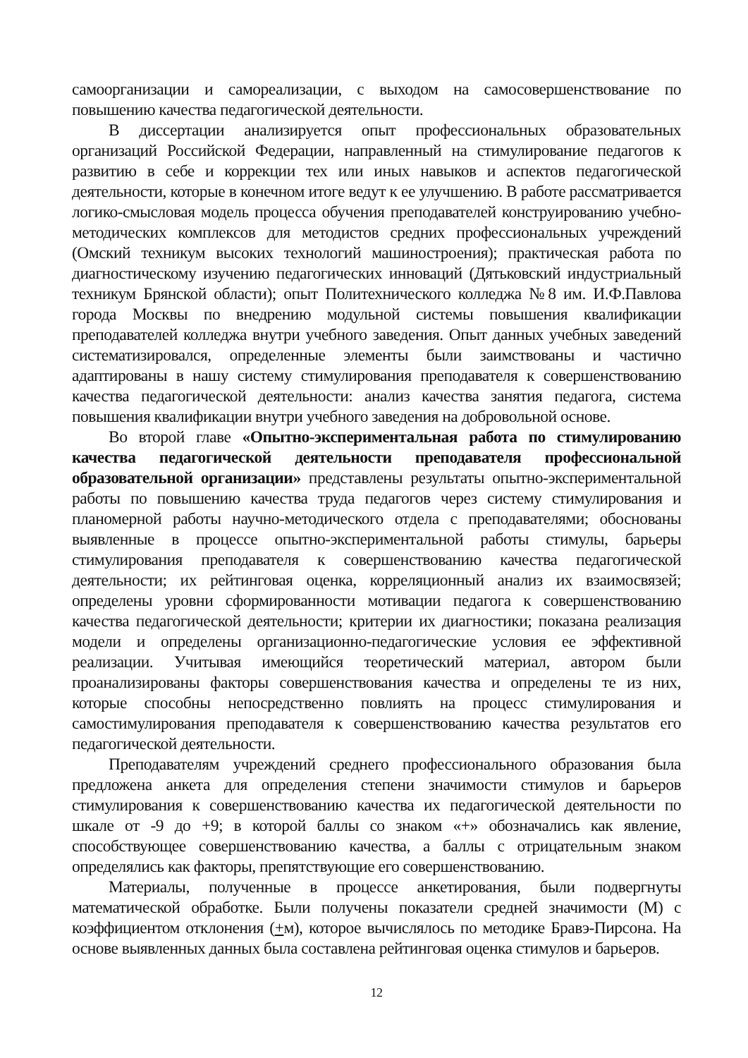самоорганизации и самореализации, с выходом на самосовершенствование по повышению качества педагогической деятельности.
В диссертации анализируется опыт профессиональных образовательных организаций Российской Федерации, направленный на стимулирование педагогов к развитию в себе и коррекции тех или иных навыков и аспектов педагогической деятельности, которые в конечном итоге ведут к ее улучшению. В работе рассматривается логико-смысловая модель процесса обучения преподавателей конструированию учебно-методических комплексов для методистов средних профессиональных учреждений (Омский техникум высоких технологий машиностроения); практическая работа по диагностическому изучению педагогических инноваций (Дятьковский индустриальный техникум Брянской области); опыт Политехнического колледжа №8 им. И.Ф.Павлова города Москвы по внедрению модульной системы повышения квалификации преподавателей колледжа внутри учебного заведения. Опыт данных учебных заведений систематизировался, определенные элементы были заимствованы и частично адаптированы в нашу систему стимулирования преподавателя к совершенствованию качества педагогической деятельности: анализ качества занятия педагога, система повышения квалификации внутри учебного заведения на добровольной основе.
Во второй главе «Опытно-экспериментальная работа по стимулированию качества педагогической деятельности преподавателя профессиональной образовательной организации» представлены результаты опытно-экспериментальной работы по повышению качества труда педагогов через систему стимулирования и планомерной работы научно-методического отдела с преподавателями; обоснованы выявленные в процессе опытно-экспериментальной работы стимулы, барьеры стимулирования преподавателя к совершенствованию качества педагогической деятельности; их рейтинговая оценка, корреляционный анализ их взаимосвязей; определены уровни сформированности мотивации педагога к совершенствованию качества педагогической деятельности; критерии их диагностики; показана реализация модели и определены организационно-педагогические условия ее эффективной реализации. Учитывая имеющийся теоретический материал, автором были проанализированы факторы совершенствования качества и определены те из них, которые способны непосредственно повлиять на процесс стимулирования и самостимулирования преподавателя к совершенствованию качества результатов его педагогической деятельности.
Преподавателям учреждений среднего профессионального образования была предложена анкета для определения степени значимости стимулов и барьеров стимулирования к совершенствованию качества их педагогической деятельности по шкале от -9 до +9; в которой баллы со знаком «+» обозначались как явление, способствующее совершенствованию качества, а баллы с отрицательным знаком определялись как факторы, препятствующие его совершенствованию.
Материалы, полученные в процессе анкетирования, были подвергнуты математической обработке. Были получены показатели средней значимости (М) с коэффициентом отклонения (+м), которое вычислялось по методике Бравэ-Пирсона. На основе выявленных данных была составлена рейтинговая оценка стимулов и барьеров.
12